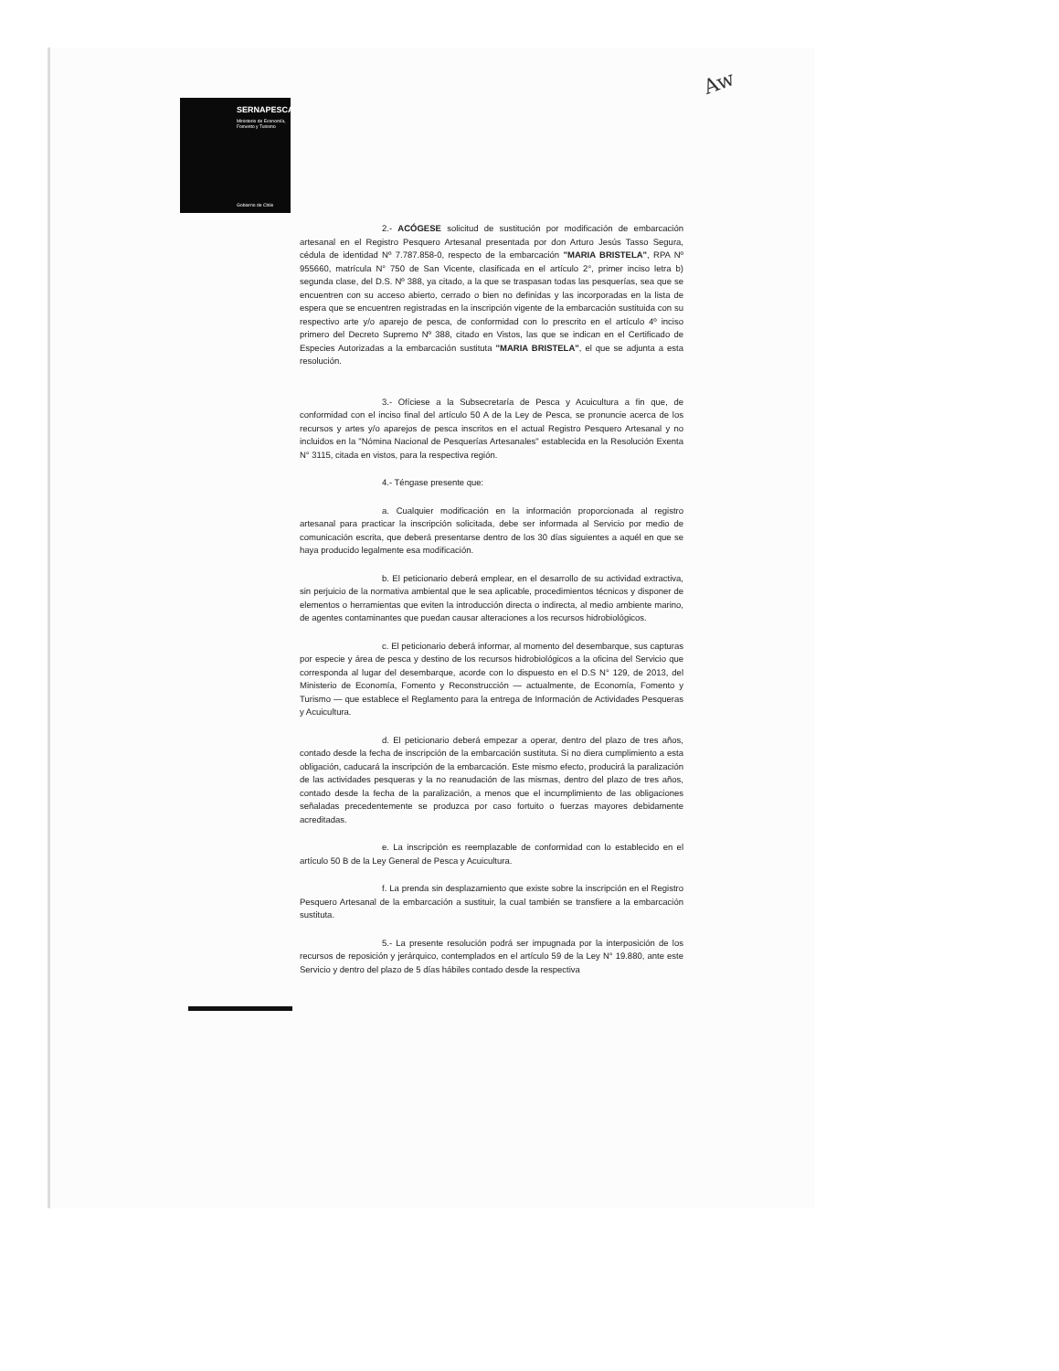SERNAPESCA
Ministerio de Economía, Fomento y Turismo
Gobierno de Chile
Aw
2.- ACÓGESE solicitud de sustitución por modificación de embarcación artesanal en el Registro Pesquero Artesanal presentada por don Arturo Jesús Tasso Segura, cédula de identidad Nº 7.787.858-0, respecto de la embarcación "MARIA BRISTELA", RPA Nº 955660, matrícula N° 750 de San Vicente, clasificada en el artículo 2°, primer inciso letra b) segunda clase, del D.S. Nº 388, ya citado, a la que se traspasan todas las pesquerías, sea que se encuentren con su acceso abierto, cerrado o bien no definidas y las incorporadas en la lista de espera que se encuentren registradas en la inscripción vigente de la embarcación sustituida con su respectivo arte y/o aparejo de pesca, de conformidad con lo prescrito en el artículo 4º inciso primero del Decreto Supremo Nº 388, citado en Vistos, las que se indican en el Certificado de Especies Autorizadas a la embarcación sustituta "MARIA BRISTELA", el que se adjunta a esta resolución.
3.- Ofíciese a la Subsecretaría de Pesca y Acuicultura a fin que, de conformidad con el inciso final del artículo 50 A de la Ley de Pesca, se pronuncie acerca de los recursos y artes y/o aparejos de pesca inscritos en el actual Registro Pesquero Artesanal y no incluidos en la "Nómina Nacional de Pesquerías Artesanales" establecida en la Resolución Exenta N° 3115, citada en vistos, para la respectiva región.
4.- Téngase presente que:
a. Cualquier modificación en la información proporcionada al registro artesanal para practicar la inscripción solicitada, debe ser informada al Servicio por medio de comunicación escrita, que deberá presentarse dentro de los 30 días siguientes a aquél en que se haya producido legalmente esa modificación.
b. El peticionario deberá emplear, en el desarrollo de su actividad extractiva, sin perjuicio de la normativa ambiental que le sea aplicable, procedimientos técnicos y disponer de elementos o herramientas que eviten la introducción directa o indirecta, al medio ambiente marino, de agentes contaminantes que puedan causar alteraciones a los recursos hidrobiológicos.
c. El peticionario deberá informar, al momento del desembarque, sus capturas por especie y área de pesca y destino de los recursos hidrobiológicos a la oficina del Servicio que corresponda al lugar del desembarque, acorde con lo dispuesto en el D.S N° 129, de 2013, del Ministerio de Economía, Fomento y Reconstrucción — actualmente, de Economía, Fomento y Turismo — que establece el Reglamento para la entrega de Información de Actividades Pesqueras y Acuicultura.
d. El peticionario deberá empezar a operar, dentro del plazo de tres años, contado desde la fecha de inscripción de la embarcación sustituta. Si no diera cumplimiento a esta obligación, caducará la inscripción de la embarcación. Este mismo efecto, producirá la paralización de las actividades pesqueras y la no reanudación de las mismas, dentro del plazo de tres años, contado desde la fecha de la paralización, a menos que el incumplimiento de las obligaciones señaladas precedentemente se produzca por caso fortuito o fuerzas mayores debidamente acreditadas.
e. La inscripción es reemplazable de conformidad con lo establecido en el artículo 50 B de la Ley General de Pesca y Acuicultura.
f. La prenda sin desplazamiento que existe sobre la inscripción en el Registro Pesquero Artesanal de la embarcación a sustituir, la cual también se transfiere a la embarcación sustituta.
5.- La presente resolución podrá ser impugnada por la interposición de los recursos de reposición y jerárquico, contemplados en el artículo 59 de la Ley N° 19.880, ante este Servicio y dentro del plazo de 5 días hábiles contado desde la respectiva